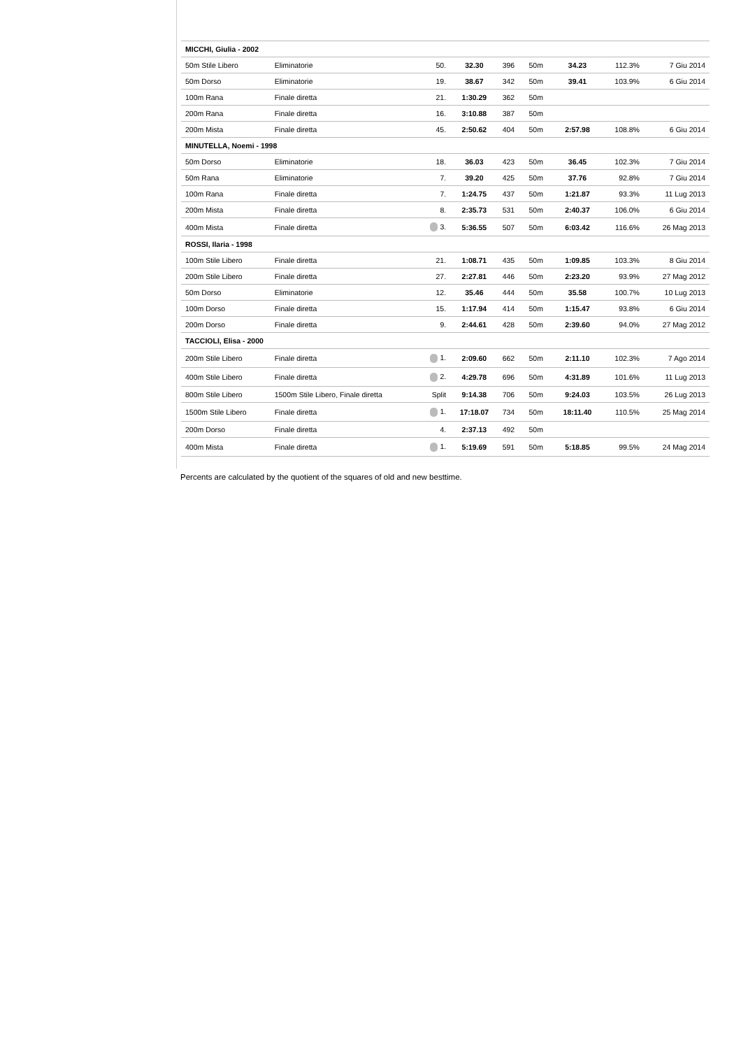| MICCHI, Giulia - 2002 | | | | | | | | |
| 50m Stile Libero | Eliminatorie | 50. | 32.30 | 396 | 50m | 34.23 | 112.3% | 7 Giu 2014 |
| 50m Dorso | Eliminatorie | 19. | 38.67 | 342 | 50m | 39.41 | 103.9% | 6 Giu 2014 |
| 100m Rana | Finale diretta | 21. | 1:30.29 | 362 | 50m | | | |
| 200m Rana | Finale diretta | 16. | 3:10.88 | 387 | 50m | | | |
| 200m Mista | Finale diretta | 45. | 2:50.62 | 404 | 50m | 2:57.98 | 108.8% | 6 Giu 2014 |
| MINUTELLA, Noemi - 1998 | | | | | | | | |
| 50m Dorso | Eliminatorie | 18. | 36.03 | 423 | 50m | 36.45 | 102.3% | 7 Giu 2014 |
| 50m Rana | Eliminatorie | 7. | 39.20 | 425 | 50m | 37.76 | 92.8% | 7 Giu 2014 |
| 100m Rana | Finale diretta | 7. | 1:24.75 | 437 | 50m | 1:21.87 | 93.3% | 11 Lug 2013 |
| 200m Mista | Finale diretta | 8. | 2:35.73 | 531 | 50m | 2:40.37 | 106.0% | 6 Giu 2014 |
| 400m Mista | Finale diretta | 3. | 5:36.55 | 507 | 50m | 6:03.42 | 116.6% | 26 Mag 2013 |
| ROSSI, Ilaria - 1998 | | | | | | | | |
| 100m Stile Libero | Finale diretta | 21. | 1:08.71 | 435 | 50m | 1:09.85 | 103.3% | 8 Giu 2014 |
| 200m Stile Libero | Finale diretta | 27. | 2:27.81 | 446 | 50m | 2:23.20 | 93.9% | 27 Mag 2012 |
| 50m Dorso | Eliminatorie | 12. | 35.46 | 444 | 50m | 35.58 | 100.7% | 10 Lug 2013 |
| 100m Dorso | Finale diretta | 15. | 1:17.94 | 414 | 50m | 1:15.47 | 93.8% | 6 Giu 2014 |
| 200m Dorso | Finale diretta | 9. | 2:44.61 | 428 | 50m | 2:39.60 | 94.0% | 27 Mag 2012 |
| TACCIOLI, Elisa - 2000 | | | | | | | | |
| 200m Stile Libero | Finale diretta | 1. | 2:09.60 | 662 | 50m | 2:11.10 | 102.3% | 7 Ago 2014 |
| 400m Stile Libero | Finale diretta | 2. | 4:29.78 | 696 | 50m | 4:31.89 | 101.6% | 11 Lug 2013 |
| 800m Stile Libero | 1500m Stile Libero, Finale diretta | Split | 9:14.38 | 706 | 50m | 9:24.03 | 103.5% | 26 Lug 2013 |
| 1500m Stile Libero | Finale diretta | 1. | 17:18.07 | 734 | 50m | 18:11.40 | 110.5% | 25 Mag 2014 |
| 200m Dorso | Finale diretta | 4. | 2:37.13 | 492 | 50m | | | |
| 400m Mista | Finale diretta | 1. | 5:19.69 | 591 | 50m | 5:18.85 | 99.5% | 24 Mag 2014 |
Percents are calculated by the quotient of the squares of old and new besttime.